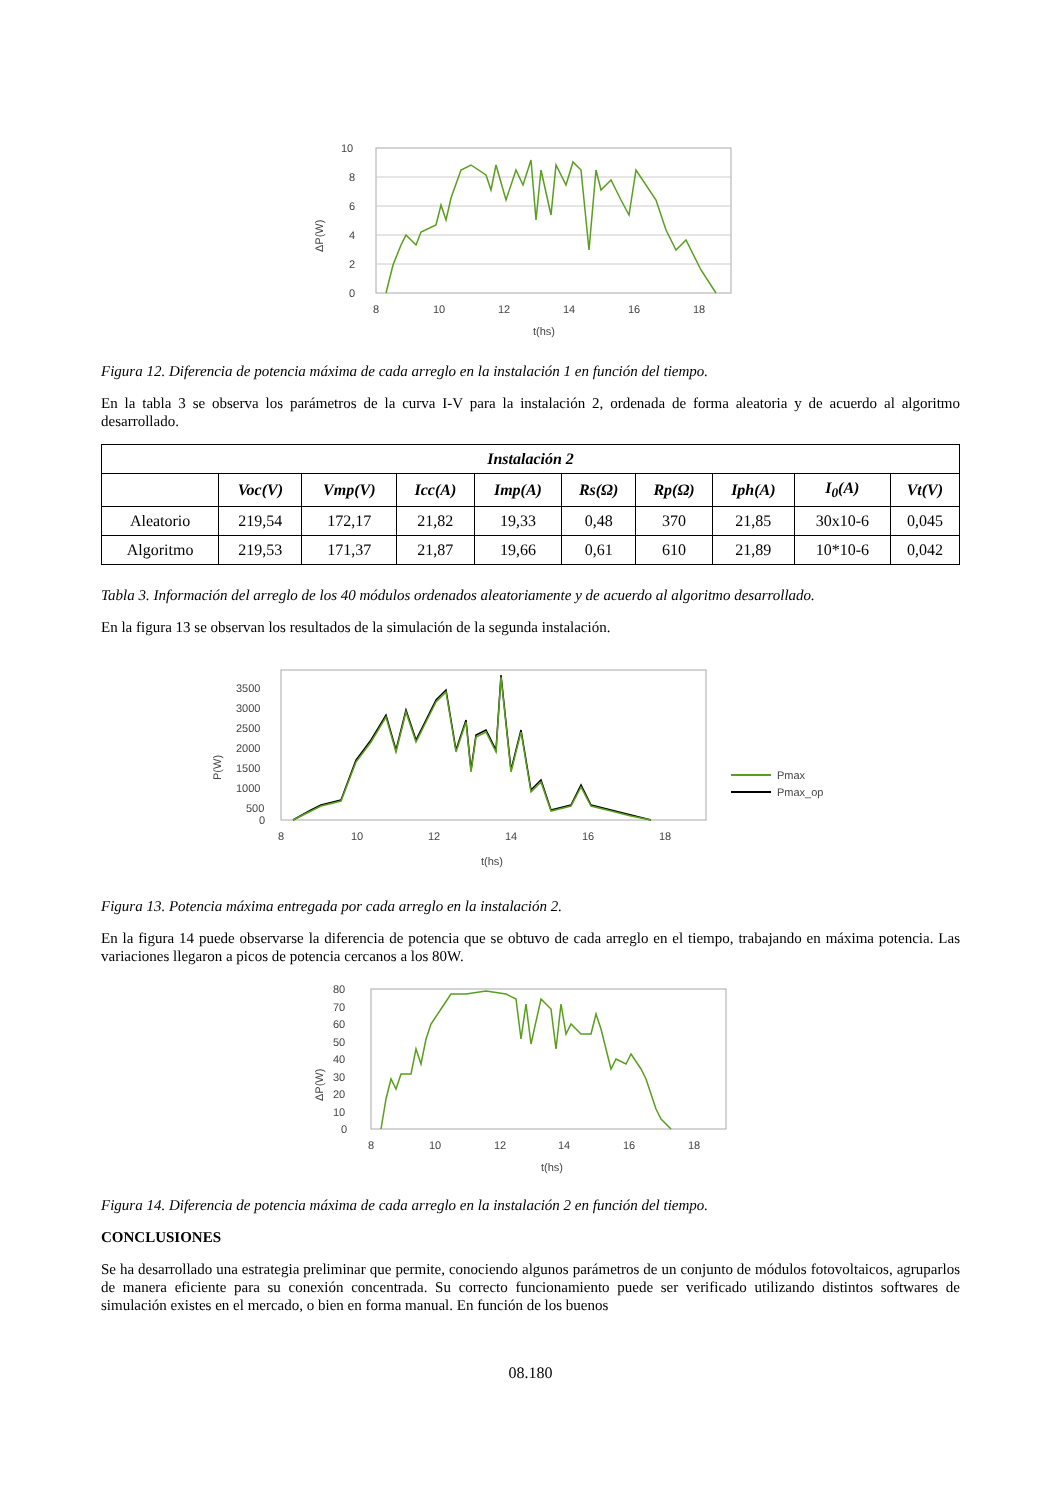ΔP(W)
10
8
6
4
2
0
8
10
12
14
16
18
t(hs)
Figura 12. Diferencia de potencia máxima de cada arreglo en la instalación 1 en función del tiempo.
En la tabla 3 se observa los parámetros de la curva I-V para la instalación 2, ordenada de forma aleatoria y de acuerdo al algoritmo desarrollado.
| Instalación 2 | | | | | | | | | |
| --- | --- | --- | --- | --- | --- | --- | --- | --- | --- |
| | Voc(V) | Vmp(V) | Icc(A) | Imp(A) | Rs(Ω) | Rp(Ω) | Iph(A) | I<sub>0</sub>(A) | Vt(V) |
| Aleatorio | 219,54 | 172,17 | 21,82 | 19,33 | 0,48 | 370 | 21,85 | 30x10-6 | 0,045 |
| Algoritmo | 219,53 | 171,37 | 21,87 | 19,66 | 0,61 | 610 | 21,89 | 10*10-6 | 0,042 |
Tabla 3. Información del arreglo de los 40 módulos ordenados aleatoriamente y de acuerdo al algoritmo desarrollado.
En la figura 13 se observan los resultados de la simulación de la segunda instalación.
P(W)
3500
3000
2500
2000
1500
1000
500
0
8
10
12
14
16
18
t(hs)
Pmax
Pmax_op
Figura 13. Potencia máxima entregada por cada arreglo en la instalación 2.
En la figura 14 puede observarse la diferencia de potencia que se obtuvo de cada arreglo en el tiempo, trabajando en máxima potencia. Las variaciones llegaron a picos de potencia cercanos a los 80W.
ΔP(W)
80
70
60
50
40
30
20
10
0
8
10
12
14
16
18
t(hs)
Figura 14. Diferencia de potencia máxima de cada arreglo en la instalación 2 en función del tiempo.
CONCLUSIONES
Se ha desarrollado una estrategia preliminar que permite, conociendo algunos parámetros de un conjunto de módulos fotovoltaicos, agruparlos de manera eficiente para su conexión concentrada. Su correcto funcionamiento puede ser verificado utilizando distintos softwares de simulación existes en el mercado, o bien en forma manual. En función de los buenos
08.180